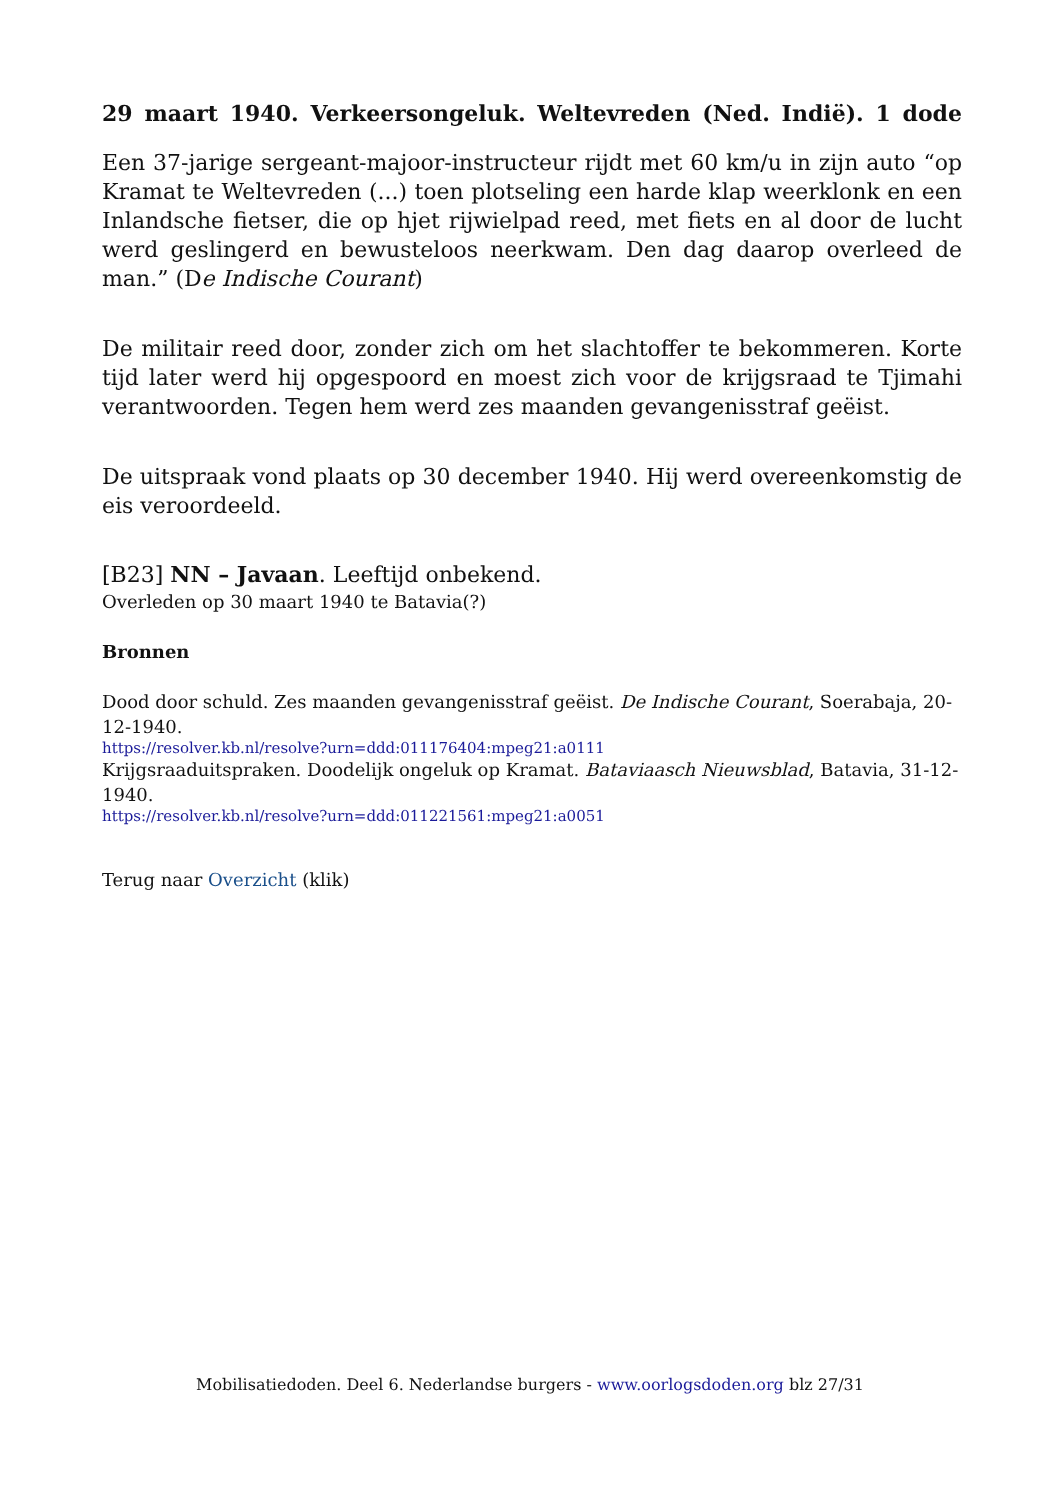29 maart 1940. Verkeersongeluk. Weltevreden (Ned. Indië). 1 dode
Een 37-jarige sergeant-majoor-instructeur rijdt met 60 km/u in zijn auto “op Kramat te Weltevreden (...) toen plotseling een harde klap weerklonk en een Inlandsche fietser, die op hjet rijwielpad reed, met fiets en al door de lucht werd geslingerd en bewusteloos neerkwam. Den dag daarop overleed de man.” (De Indische Courant)
De militair reed door, zonder zich om het slachtoffer te bekommeren. Korte tijd later werd hij opgespoord en moest zich voor de krijgsraad te Tjimahi verantwoorden. Tegen hem werd zes maanden gevangenisstraf geëist.
De uitspraak vond plaats op 30 december 1940. Hij werd overeenkomstig de eis veroordeeld.
[B23] NN – Javaan. Leeftijd onbekend.
Overleden op 30 maart 1940 te Batavia(?)
Bronnen
Dood door schuld. Zes maanden gevangenisstraf geëist. De Indische Courant, Soerabaja, 20-12-1940.
https://resolver.kb.nl/resolve?urn=ddd:011176404:mpeg21:a0111
Krijgsraaduitspraken. Doodelijk ongeluk op Kramat. Bataviaasch Nieuwsblad, Batavia, 31-12-1940.
https://resolver.kb.nl/resolve?urn=ddd:011221561:mpeg21:a0051
Terug naar Overzicht (klik)
Mobilisatiedoden. Deel 6. Nederlandse burgers - www.oorlogsdoden.org blz 27/31